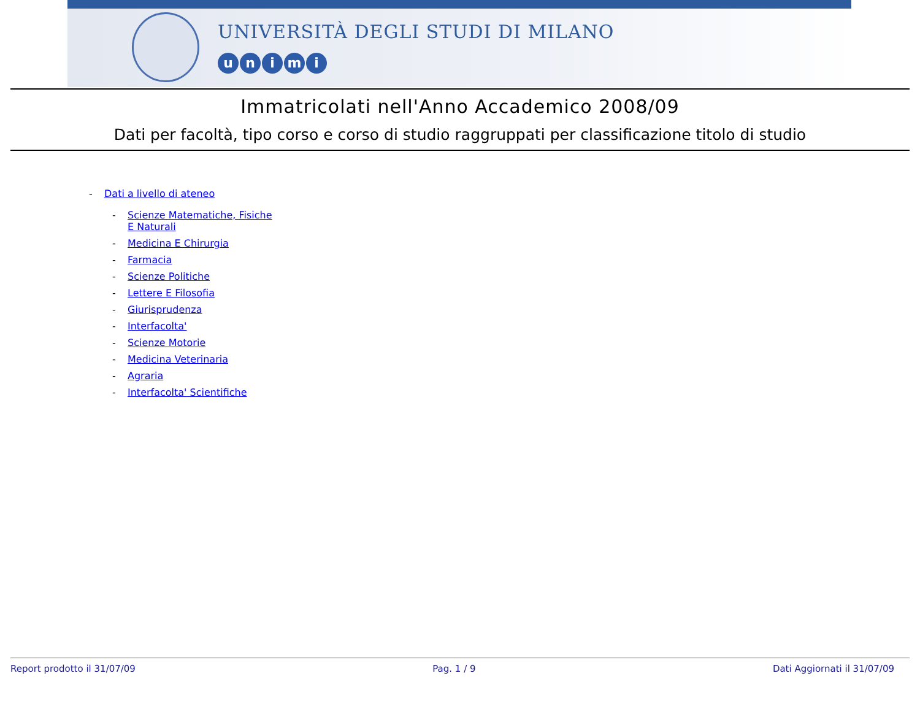UNIVERSITÀ DEGLI STUDI DI MILANO
unimi
Immatricolati nell'Anno Accademico 2008/09
Dati per facoltà, tipo corso e corso di studio raggruppati per classificazione titolo di studio
- Dati a livello di ateneo
- Scienze Matematiche, Fisiche E Naturali
- Medicina E Chirurgia
- Farmacia
- Scienze Politiche
- Lettere E Filosofia
- Giurisprudenza
- Interfacolta'
- Scienze Motorie
- Medicina Veterinaria
- Agraria
- Interfacolta' Scientifiche
Report prodotto il 31/07/09 Pag. 1 / 9 Dati Aggiornati il 31/07/09